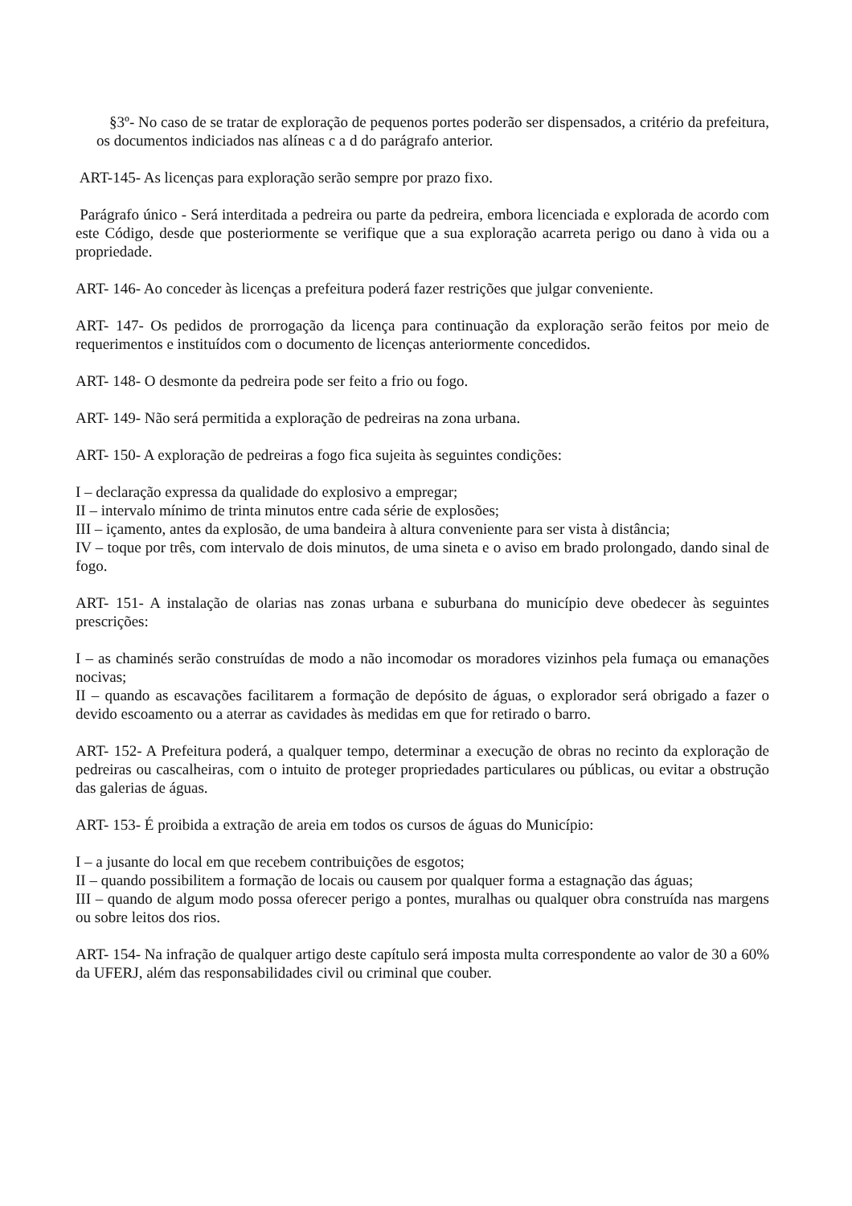§3º- No caso de se tratar de exploração de pequenos portes poderão ser dispensados, a critério da prefeitura, os documentos indiciados nas alíneas c a d do parágrafo anterior.
ART-145- As licenças para exploração serão sempre por prazo fixo.
Parágrafo único - Será interditada a pedreira ou parte da pedreira, embora licenciada e explorada de acordo com este Código, desde que posteriormente se verifique que a sua exploração acarreta perigo ou dano à vida ou a propriedade.
ART- 146- Ao conceder às licenças a prefeitura poderá fazer restrições que julgar conveniente.
ART- 147- Os pedidos de prorrogação da licença para continuação da exploração serão feitos por meio de requerimentos e instituídos com o documento de licenças anteriormente concedidos.
ART- 148- O desmonte da pedreira pode ser feito a frio ou fogo.
ART- 149- Não será permitida a exploração de pedreiras na zona urbana.
ART- 150- A exploração de pedreiras a fogo fica sujeita às seguintes condições:
I – declaração expressa da qualidade do explosivo a empregar;
II – intervalo mínimo de trinta minutos entre cada série de explosões;
III – içamento, antes da explosão, de uma bandeira à altura conveniente para ser vista à distância;
IV – toque por três, com intervalo de dois minutos, de uma sineta e o aviso em brado prolongado, dando sinal de fogo.
ART- 151- A instalação de olarias nas zonas urbana e suburbana do município deve obedecer às seguintes prescrições:
I – as chaminés serão construídas de modo a não incomodar os moradores vizinhos pela fumaça ou emanações nocivas;
II – quando as escavações facilitarem a formação de depósito de águas, o explorador será obrigado a fazer o devido escoamento ou a aterrar as cavidades às medidas em que for retirado o barro.
ART- 152- A Prefeitura poderá, a qualquer tempo, determinar a execução de obras no recinto da exploração de pedreiras ou cascalheiras, com o intuito de proteger propriedades particulares ou públicas, ou evitar a obstrução das galerias de águas.
ART- 153- É proibida a extração de areia em todos os cursos de águas do Município:
I – a jusante do local em que recebem contribuições de esgotos;
II – quando possibilitem a formação de locais ou causem por qualquer forma a estagnação das águas;
III – quando de algum modo possa oferecer perigo a pontes, muralhas ou qualquer obra construída nas margens ou sobre leitos dos rios.
ART- 154- Na infração de qualquer artigo deste capítulo será imposta multa correspondente ao valor de 30 a 60% da UFERJ, além das responsabilidades civil ou criminal que couber.